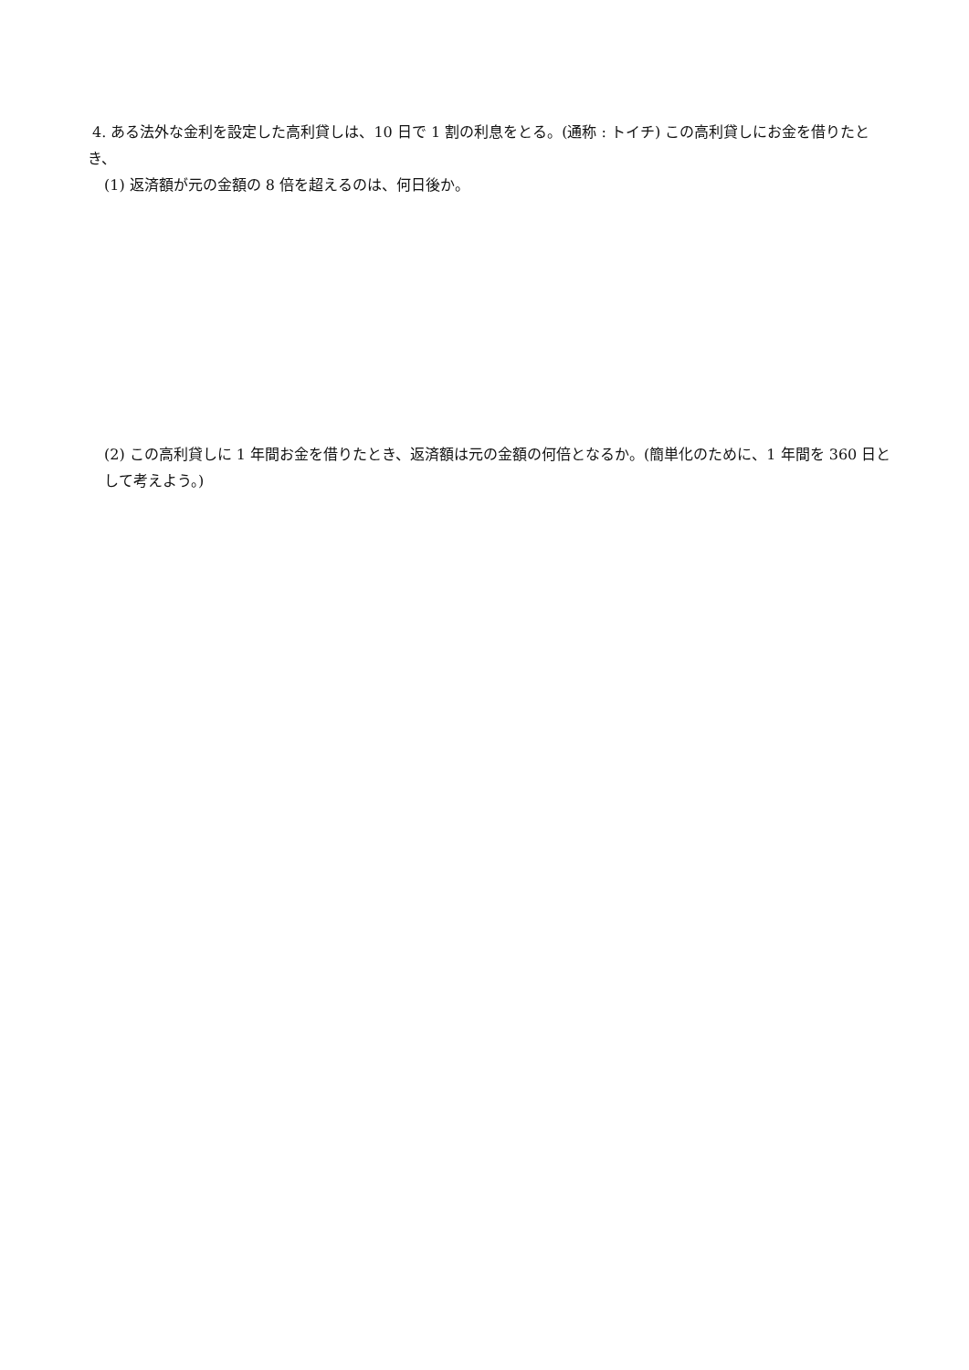4. ある法外な金利を設定した高利貸しは、10 日で 1 割の利息をとる。(通称 : トイチ) この高利貸しにお金を借りたとき、
(1) 返済額が元の金額の 8 倍を超えるのは、何日後か。
(2) この高利貸しに 1 年間お金を借りたとき、返済額は元の金額の何倍となるか。(簡単化のために、1 年間を 360 日として考えよう。)